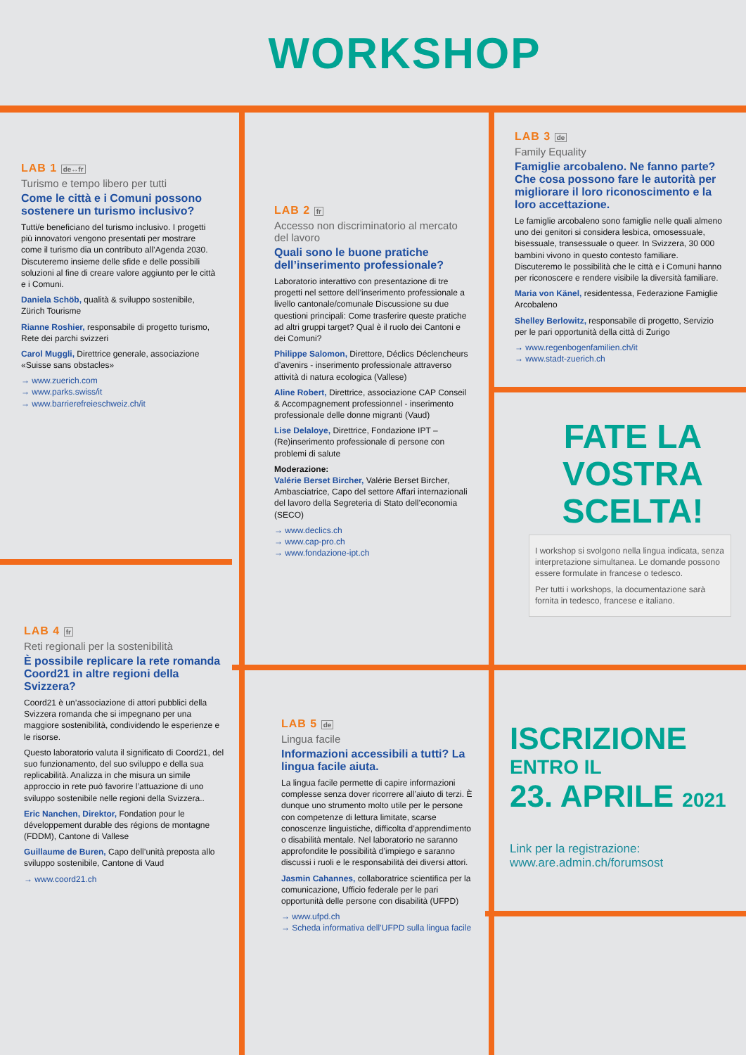WORKSHOP
LAB 1 de↔fr
Turismo e tempo libero per tutti
Come le città e i Comuni possono sostenere un turismo inclusivo?
Tutti/e beneficiano del turismo inclusivo. I progetti più innovatori vengono presentati per mostrare come il turismo dia un contributo all’Agenda 2030. Discuteremo insieme delle sfide e delle possibili soluzioni al fine di creare valore aggiunto per le città e i Comuni.
Daniela Schöb, qualità & sviluppo sostenibile, Zürich Tourisme
Rianne Roshier, responsabile di progetto turismo, Rete dei parchi svizzeri
Carol Muggli, Direttrice generale, associazione «Suisse sans obstacles»
→ www.zuerich.com
→ www.parks.swiss/it
→ www.barrierefreieschweiz.ch/it
LAB 2 fr
Accesso non discriminatorio al mercato del lavoro
Quali sono le buone pratiche dell’inserimento professionale?
Laboratorio interattivo con presentazione di tre progetti nel settore dell’inserimento professionale a livello cantonale/comunale Discussione su due questioni principali: Come trasferire queste pratiche ad altri gruppi target? Qual è il ruolo dei Cantoni e dei Comuni?
Philippe Salomon, Direttore, Déclics Déclencheurs d’avenirs - inserimento professionale attraverso attività di natura ecologica (Vallese)
Aline Robert, Direttrice, associazione CAP Conseil & Accompagnement professionnel - inserimento professionale delle donne migranti (Vaud)
Lise Delaloye, Direttrice, Fondazione IPT – (Re)inserimento professionale di persone con problemi di salute
Moderazione:
Valérie Berset Bircher, Valérie Berset Bircher, Ambasciatrice, Capo del settore Affari internazionali del lavoro della Segreteria di Stato dell’economia (SECO)
→ www.declics.ch
→ www.cap-pro.ch
→ www.fondazione-ipt.ch
LAB 3 de
Family Equality
Famiglie arcobaleno. Ne fanno parte? Che cosa possono fare le autorità per migliorare il loro riconoscimento e la loro accettazione.
Le famiglie arcobaleno sono famiglie nelle quali almeno uno dei genitori si considera lesbica, omosessuale, bisessuale, transessuale o queer. In Svizzera, 30 000 bambini vivono in questo contesto familiare. Discuteremo le possibilità che le città e i Comuni hanno per riconoscere e rendere visibile la diversità familiare.
Maria von Känel, residentessa, Federazione Famiglie Arcobaleno
Shelley Berlowitz, responsabile di progetto, Servizio per le pari opportunità della città di Zurigo
→ www.regenbogenfamilien.ch/it
→ www.stadt-zuerich.ch
FATE LA VOSTRA SCELTA!
I workshop si svolgono nella lingua indicata, senza interpretazione simultanea. Le domande possono essere formulate in francese o tedesco.
Per tutti i workshops, la documentazione sarà fornita in tedesco, francese e italiano.
LAB 4 fr
Reti regionali per la sostenibilità
È possibile replicare la rete romanda Coord21 in altre regioni della Svizzera?
Coord21 è un’associazione di attori pubblici della Svizzera romanda che si impegnano per una maggiore sostenibilità, condividendo le esperienze e le risorse.
Questo laboratorio valuta il significato di Coord21, del suo funzionamento, del suo sviluppo e della sua replicabilità. Analizza in che misura un simile approccio in rete può favorire l’attuazione di uno sviluppo sostenibile nelle regioni della Svizzera..
Eric Nanchen, Direktor, Fondation pour le développement durable des régions de montagne (FDDM), Cantone di Vallese
Guillaume de Buren, Capo dell’unità preposta allo sviluppo sostenibile, Cantone di Vaud
→ www.coord21.ch
LAB 5 de
Lingua facile
Informazioni accessibili a tutti? La lingua facile aiuta.
La lingua facile permette di capire informazioni complesse senza dover ricorrere all’aiuto di terzi. È dunque uno strumento molto utile per le persone con competenze di lettura limitate, scarse conoscenze linguistiche, difficolta d’apprendimento o disabilità mentale. Nel laboratorio ne saranno approfondite le possibilità d’impiego e saranno discussi i ruoli e le responsabilità dei diversi attori.
Jasmin Cahannes, collaboratrice scientifica per la comunicazione, Ufficio federale per le pari opportunità delle persone con disabilità (UFPD)
→ www.ufpd.ch
→ Scheda informativa dell’UFPD sulla lingua facile
ISCRIZIONE
ENTRO IL
23. APRILE 2021
Link per la registrazione:
www.are.admin.ch/forumsost